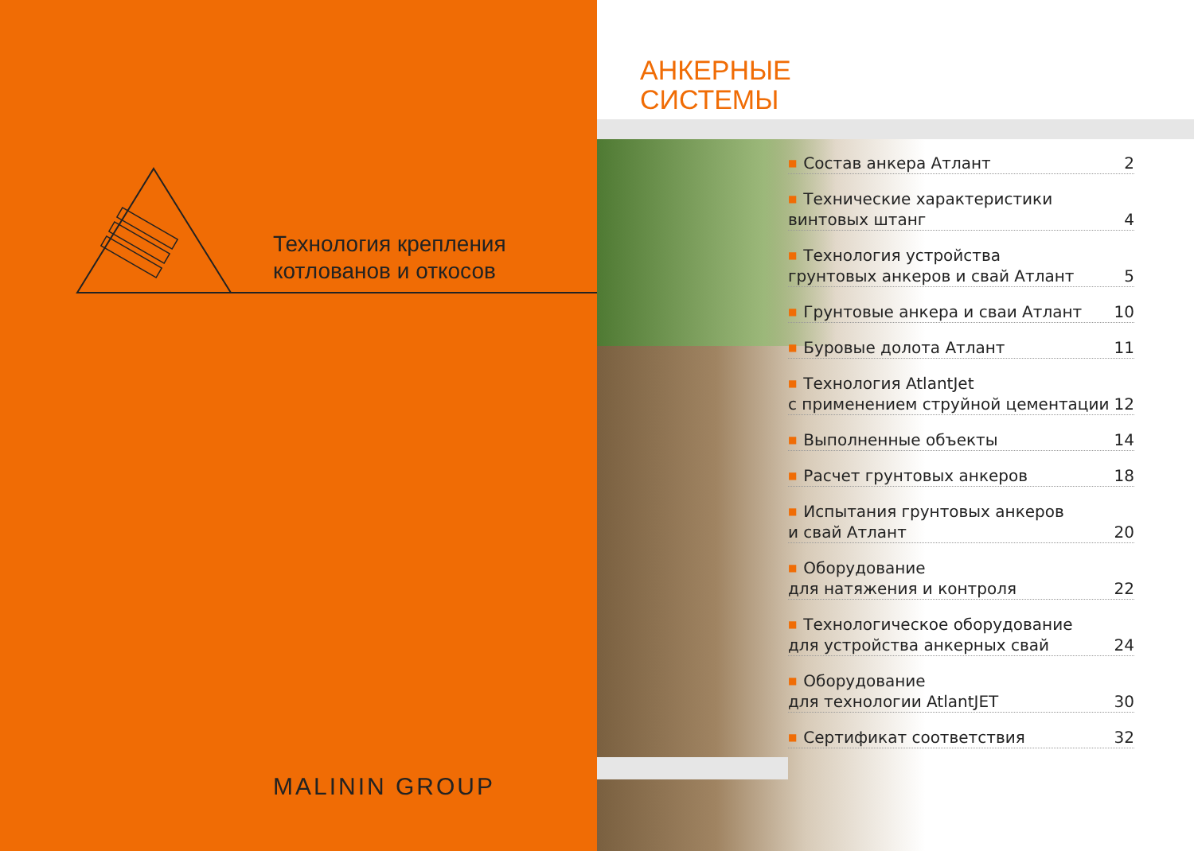Технология крепления
котлованов и откосов
MALININ GROUP
АНКЕРНЫЕ
СИСТЕМЫ
■ Состав анкера Атлант 2
■ Технические характеристики
винтовых штанг 4
■ Технология устройства
грунтовых анкеров и свай Атлант 5
■ Грунтовые анкера и сваи Атлант 10
■ Буровые долота Атлант 11
■ Технология AtlantJet
с применением струйной цементации 12
■ Выполненные объекты 14
■ Расчет грунтовых анкеров 18
■ Испытания грунтовых анкеров
и свай Атлант 20
■ Оборудование
для натяжения и контроля 22
■ Технологическое оборудование
для устройства анкерных свай 24
■ Оборудование
для технологии AtlantJET 30
■ Сертификат соответствия 32